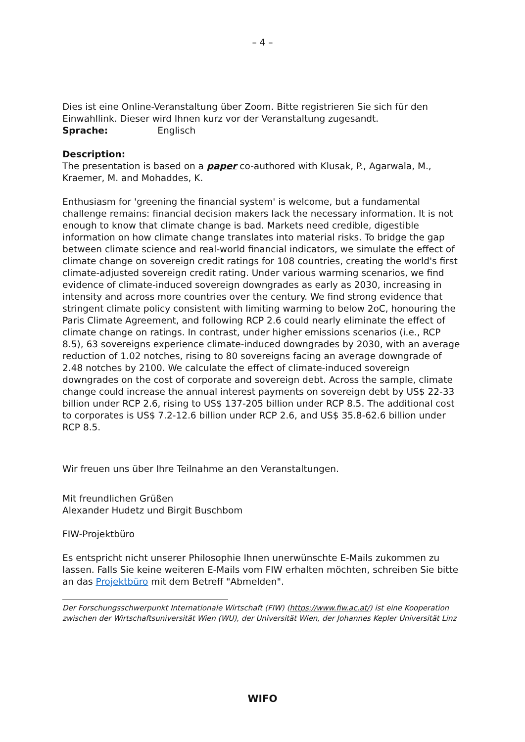– 4 –
Dies ist eine Online-Veranstaltung über Zoom. Bitte registrieren Sie sich für den Einwahllink. Dieser wird Ihnen kurz vor der Veranstaltung zugesandt.
Sprache: Englisch
Description:
The presentation is based on a paper co-authored with Klusak, P., Agarwala, M., Kraemer, M. and Mohaddes, K.
Enthusiasm for 'greening the financial system' is welcome, but a fundamental challenge remains: financial decision makers lack the necessary information. It is not enough to know that climate change is bad. Markets need credible, digestible information on how climate change translates into material risks. To bridge the gap between climate science and real-world financial indicators, we simulate the effect of climate change on sovereign credit ratings for 108 countries, creating the world's first climate-adjusted sovereign credit rating. Under various warming scenarios, we find evidence of climate-induced sovereign downgrades as early as 2030, increasing in intensity and across more countries over the century. We find strong evidence that stringent climate policy consistent with limiting warming to below 2oC, honouring the Paris Climate Agreement, and following RCP 2.6 could nearly eliminate the effect of climate change on ratings. In contrast, under higher emissions scenarios (i.e., RCP 8.5), 63 sovereigns experience climate-induced downgrades by 2030, with an average reduction of 1.02 notches, rising to 80 sovereigns facing an average downgrade of 2.48 notches by 2100. We calculate the effect of climate-induced sovereign downgrades on the cost of corporate and sovereign debt. Across the sample, climate change could increase the annual interest payments on sovereign debt by US$ 22-33 billion under RCP 2.6, rising to US$ 137-205 billion under RCP 8.5. The additional cost to corporates is US$ 7.2-12.6 billion under RCP 2.6, and US$ 35.8-62.6 billion under RCP 8.5.
Wir freuen uns über Ihre Teilnahme an den Veranstaltungen.
Mit freundlichen Grüßen
Alexander Hudetz und Birgit Buschbom
FIW-Projektbüro
Es entspricht nicht unserer Philosophie Ihnen unerwünschte E-Mails zukommen zu lassen. Falls Sie keine weiteren E-Mails vom FIW erhalten möchten, schreiben Sie bitte an das Projektbüro mit dem Betreff "Abmelden".
Der Forschungsschwerpunkt Internationale Wirtschaft (FIW) (https://www.fiw.ac.at/) ist eine Kooperation zwischen der Wirtschaftsuniversität Wien (WU), der Universität Wien, der Johannes Kepler Universität Linz
WIFO